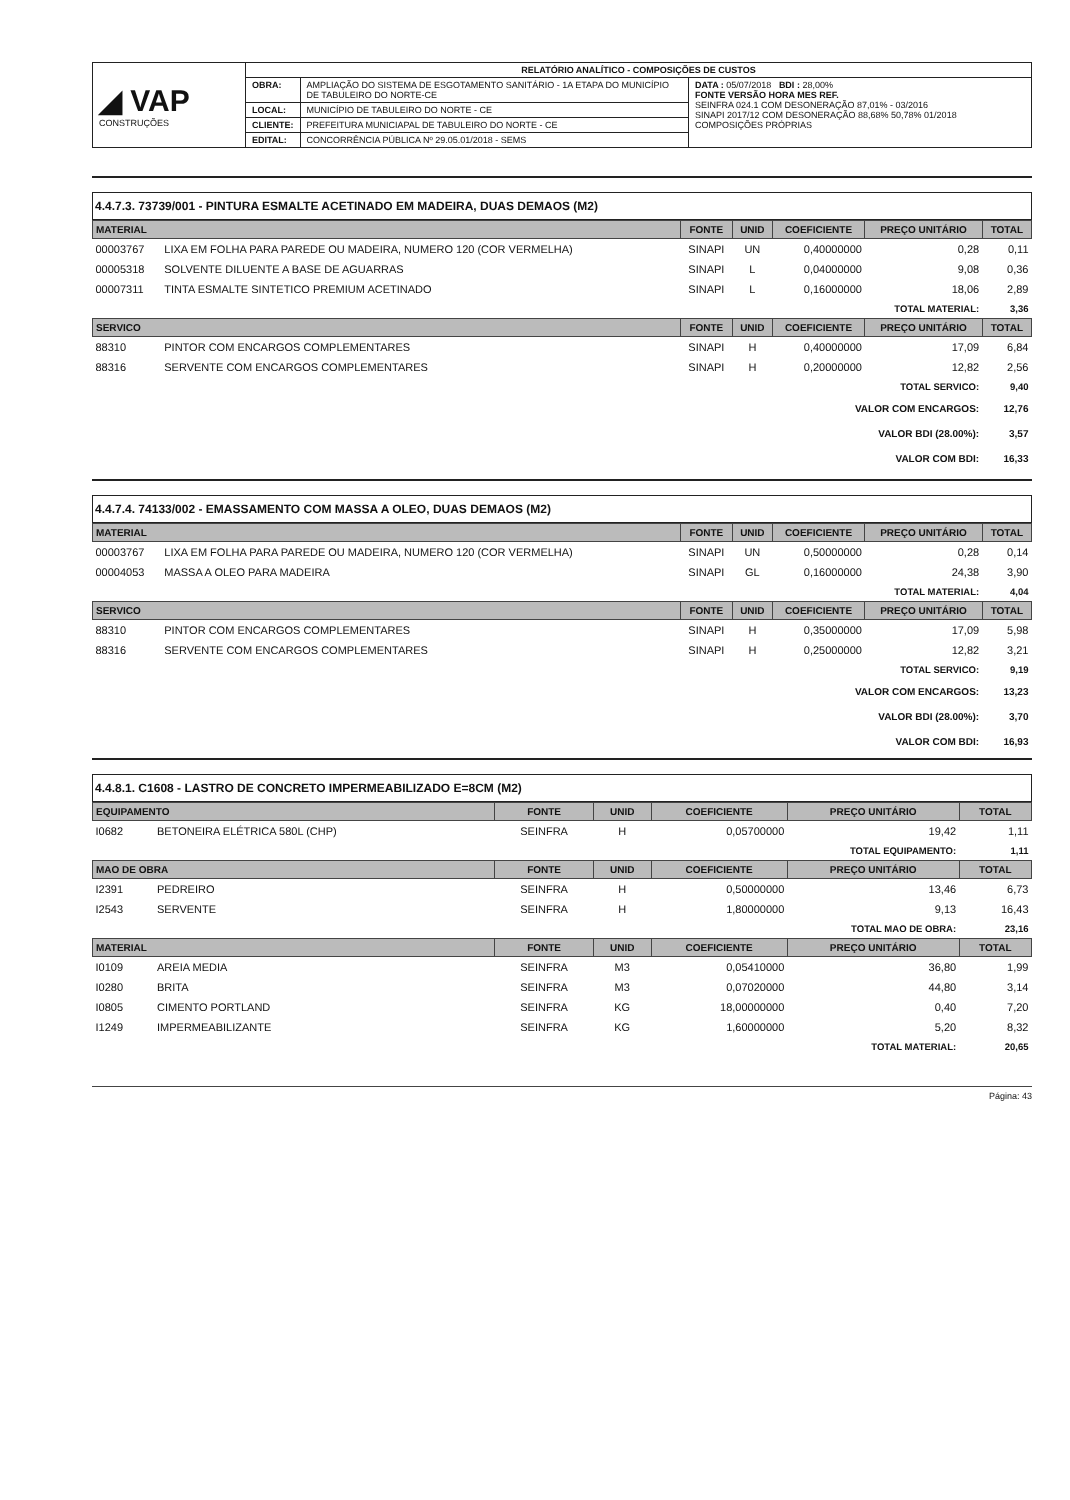| ◢ VAP CONSTRUÇÕES | RELATÓRIO ANALÍTICO - COMPOSIÇÕES DE CUSTOS | | |
| | OBRA: | AMPLIAÇÃO DO SISTEMA DE ESGOTAMENTO SANITÁRIO - 1A ETAPA DO MUNICÍPIO DE TABULEIRO DO NORTE-CE | DATA : 05/07/2018 BDI : 28,00% FONTE VERSÃO HORA MES REF. SEINFRA 024.1 COM DESONERAÇÃO 87,01% - 03/2016 SINAPI 2017/12 COM DESONERAÇÃO 88,68% 50,78% 01/2018 COMPOSIÇÕES PRÓPRIAS |
| | LOCAL: | MUNICÍPIO DE TABULEIRO DO NORTE - CE | |
| | CLIENTE: | PREFEITURA MUNICIAPAL DE TABULEIRO DO NORTE - CE | |
| | EDITAL: | CONCORRÊNCIA PÚBLICA Nº 29.05.01/2018 - SEMS | |
4.4.7.3. 73739/001 - PINTURA ESMALTE ACETINADO EM MADEIRA, DUAS DEMAOS (M2)
| MATERIAL | | FONTE | UNID | COEFICIENTE | PREÇO UNITÁRIO | TOTAL |
| --- | --- | --- | --- | --- | --- | --- |
| 00003767 | LIXA EM FOLHA PARA PAREDE OU MADEIRA, NUMERO 120 (COR VERMELHA) | SINAPI | UN | 0,40000000 | 0,28 | 0,11 |
| 00005318 | SOLVENTE DILUENTE A BASE DE AGUARRAS | SINAPI | L | 0,04000000 | 9,08 | 0,36 |
| 00007311 | TINTA ESMALTE SINTETICO PREMIUM ACETINADO | SINAPI | L | 0,16000000 | 18,06 | 2,89 |
| TOTAL MATERIAL: | | | | | | 3,36 |
| SERVICO | | FONTE | UNID | COEFICIENTE | PREÇO UNITÁRIO | TOTAL |
| 88310 | PINTOR COM ENCARGOS COMPLEMENTARES | SINAPI | H | 0,40000000 | 17,09 | 6,84 |
| 88316 | SERVENTE COM ENCARGOS COMPLEMENTARES | SINAPI | H | 0,20000000 | 12,82 | 2,56 |
| TOTAL SERVICO: | | | | | | 9,40 |
| VALOR COM ENCARGOS: | | | | | | 12,76 |
| VALOR BDI (28.00%): | | | | | | 3,57 |
| VALOR COM BDI: | | | | | | 16,33 |
4.4.7.4. 74133/002 - EMASSAMENTO COM MASSA A OLEO, DUAS DEMAOS (M2)
| MATERIAL | | FONTE | UNID | COEFICIENTE | PREÇO UNITÁRIO | TOTAL |
| --- | --- | --- | --- | --- | --- | --- |
| 00003767 | LIXA EM FOLHA PARA PAREDE OU MADEIRA, NUMERO 120 (COR VERMELHA) | SINAPI | UN | 0,50000000 | 0,28 | 0,14 |
| 00004053 | MASSA A OLEO PARA MADEIRA | SINAPI | GL | 0,16000000 | 24,38 | 3,90 |
| TOTAL MATERIAL: | | | | | | 4,04 |
| SERVICO | | FONTE | UNID | COEFICIENTE | PREÇO UNITÁRIO | TOTAL |
| 88310 | PINTOR COM ENCARGOS COMPLEMENTARES | SINAPI | H | 0,35000000 | 17,09 | 5,98 |
| 88316 | SERVENTE COM ENCARGOS COMPLEMENTARES | SINAPI | H | 0,25000000 | 12,82 | 3,21 |
| TOTAL SERVICO: | | | | | | 9,19 |
| VALOR COM ENCARGOS: | | | | | | 13,23 |
| VALOR BDI (28.00%): | | | | | | 3,70 |
| VALOR COM BDI: | | | | | | 16,93 |
4.4.8.1. C1608 - LASTRO DE CONCRETO IMPERMEABILIZADO E=8CM (M2)
| EQUIPAMENTO | | FONTE | UNID | COEFICIENTE | PREÇO UNITÁRIO | TOTAL |
| --- | --- | --- | --- | --- | --- | --- |
| I0682 | BETONEIRA ELÉTRICA 580L (CHP) | SEINFRA | H | 0,05700000 | 19,42 | 1,11 |
| TOTAL EQUIPAMENTO: | | | | | | 1,11 |
| MAO DE OBRA | | FONTE | UNID | COEFICIENTE | PREÇO UNITÁRIO | TOTAL |
| I2391 | PEDREIRO | SEINFRA | H | 0,50000000 | 13,46 | 6,73 |
| I2543 | SERVENTE | SEINFRA | H | 1,80000000 | 9,13 | 16,43 |
| TOTAL MAO DE OBRA: | | | | | | 23,16 |
| MATERIAL | | FONTE | UNID | COEFICIENTE | PREÇO UNITÁRIO | TOTAL |
| I0109 | AREIA MEDIA | SEINFRA | M3 | 0,05410000 | 36,80 | 1,99 |
| I0280 | BRITA | SEINFRA | M3 | 0,07020000 | 44,80 | 3,14 |
| I0805 | CIMENTO PORTLAND | SEINFRA | KG | 18,00000000 | 0,40 | 7,20 |
| I1249 | IMPERMEABILIZANTE | SEINFRA | KG | 1,60000000 | 5,20 | 8,32 |
| TOTAL MATERIAL: | | | | | | 20,65 |
Página: 43